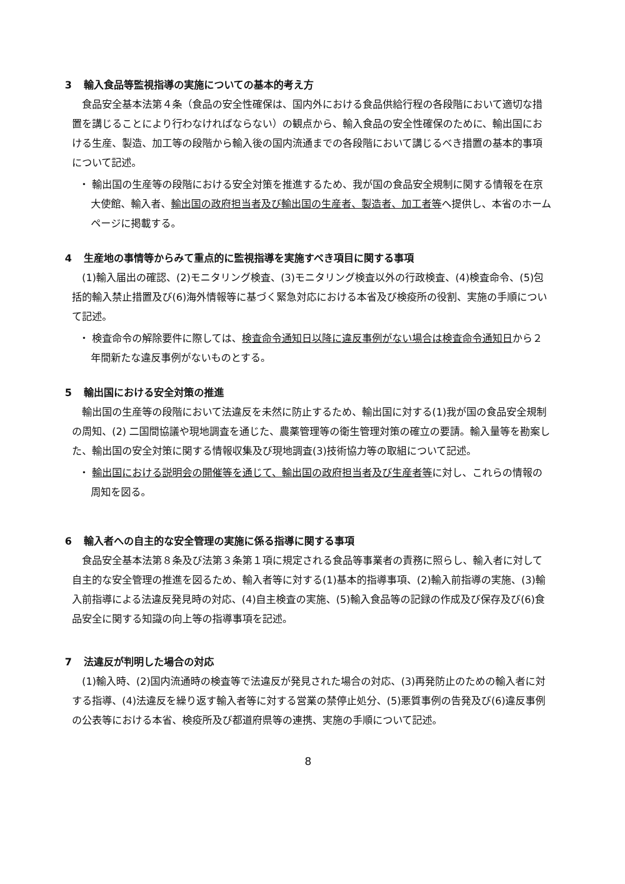3 輸入食品等監視指導の実施についての基本的考え方
食品安全基本法第４条（食品の安全性確保は、国内外における食品供給行程の各段階において適切な措置を講じることにより行わなければならない）の観点から、輸入食品の安全性確保のために、輸出国における生産、製造、加工等の段階から輸入後の国内流通までの各段階において講じるべき措置の基本的事項について記述。
・ 輸出国の生産等の段階における安全対策を推進するため、我が国の食品安全規制に関する情報を在京大使館、輸入者、輸出国の政府担当者及び輸出国の生産者、製造者、加工者等へ提供し、本省のホームページに掲載する。
4 生産地の事情等からみて重点的に監視指導を実施すべき項目に関する事項
(1)輸入届出の確認、(2)モニタリング検査、(3)モニタリング検査以外の行政検査、(4)検査命令、(5)包括的輸入禁止措置及び(6)海外情報等に基づく緊急対応における本省及び検疫所の役割、実施の手順について記述。
・ 検査命令の解除要件に際しては、検査命令通知日以降に違反事例がない場合は検査命令通知日から２年間新たな違反事例がないものとする。
5 輸出国における安全対策の推進
輸出国の生産等の段階において法違反を未然に防止するため、輸出国に対する(1)我が国の食品安全規制の周知、(2) 二国間協議や現地調査を通じた、農薬管理等の衛生管理対策の確立の要請。輸入量等を勘案した、輸出国の安全対策に関する情報収集及び現地調査(3)技術協力等の取組について記述。
・ 輸出国における説明会の開催等を通じて、輸出国の政府担当者及び生産者等に対し、これらの情報の周知を図る。
6 輸入者への自主的な安全管理の実施に係る指導に関する事項
食品安全基本法第８条及び法第３条第１項に規定される食品等事業者の責務に照らし、輸入者に対して自主的な安全管理の推進を図るため、輸入者等に対する(1)基本的指導事項、(2)輸入前指導の実施、(3)輸入前指導による法違反発見時の対応、(4)自主検査の実施、(5)輸入食品等の記録の作成及び保存及び(6)食品安全に関する知識の向上等の指導事項を記述。
7 法違反が判明した場合の対応
(1)輸入時、(2)国内流通時の検査等で法違反が発見された場合の対応、(3)再発防止のための輸入者に対する指導、(4)法違反を繰り返す輸入者等に対する営業の禁停止処分、(5)悪質事例の告発及び(6)違反事例の公表等における本省、検疫所及び都道府県等の連携、実施の手順について記述。
8